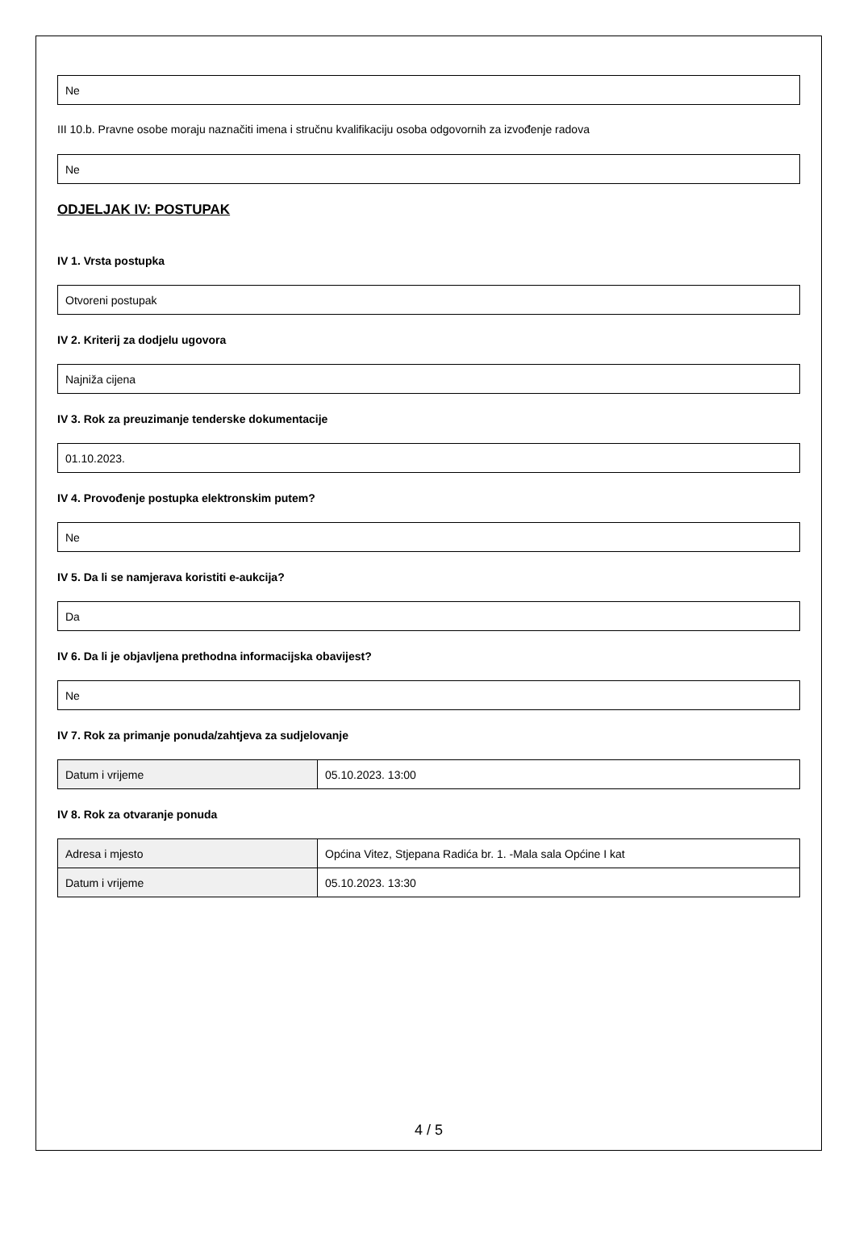Ne
III 10.b. Pravne osobe moraju naznačiti imena i stručnu kvalifikaciju osoba odgovornih za izvođenje radova
Ne
ODJELJAK IV: POSTUPAK
IV 1. Vrsta postupka
Otvoreni postupak
IV 2. Kriterij za dodjelu ugovora
Najniža cijena
IV 3. Rok za preuzimanje tenderske dokumentacije
01.10.2023.
IV 4. Provođenje postupka elektronskim putem?
Ne
IV 5. Da li se namjerava koristiti e-aukcija?
Da
IV 6. Da li je objavljena prethodna informacijska obavijest?
Ne
IV 7. Rok za primanje ponuda/zahtjeva za sudjelovanje
| Datum i vrijeme | 05.10.2023. 13:00 |
IV 8. Rok za otvaranje ponuda
| Adresa i mjesto | Općina Vitez, Stjepana Radića br. 1. -Mala sala Općine I kat |
| Datum i vrijeme | 05.10.2023. 13:30 |
4 / 5